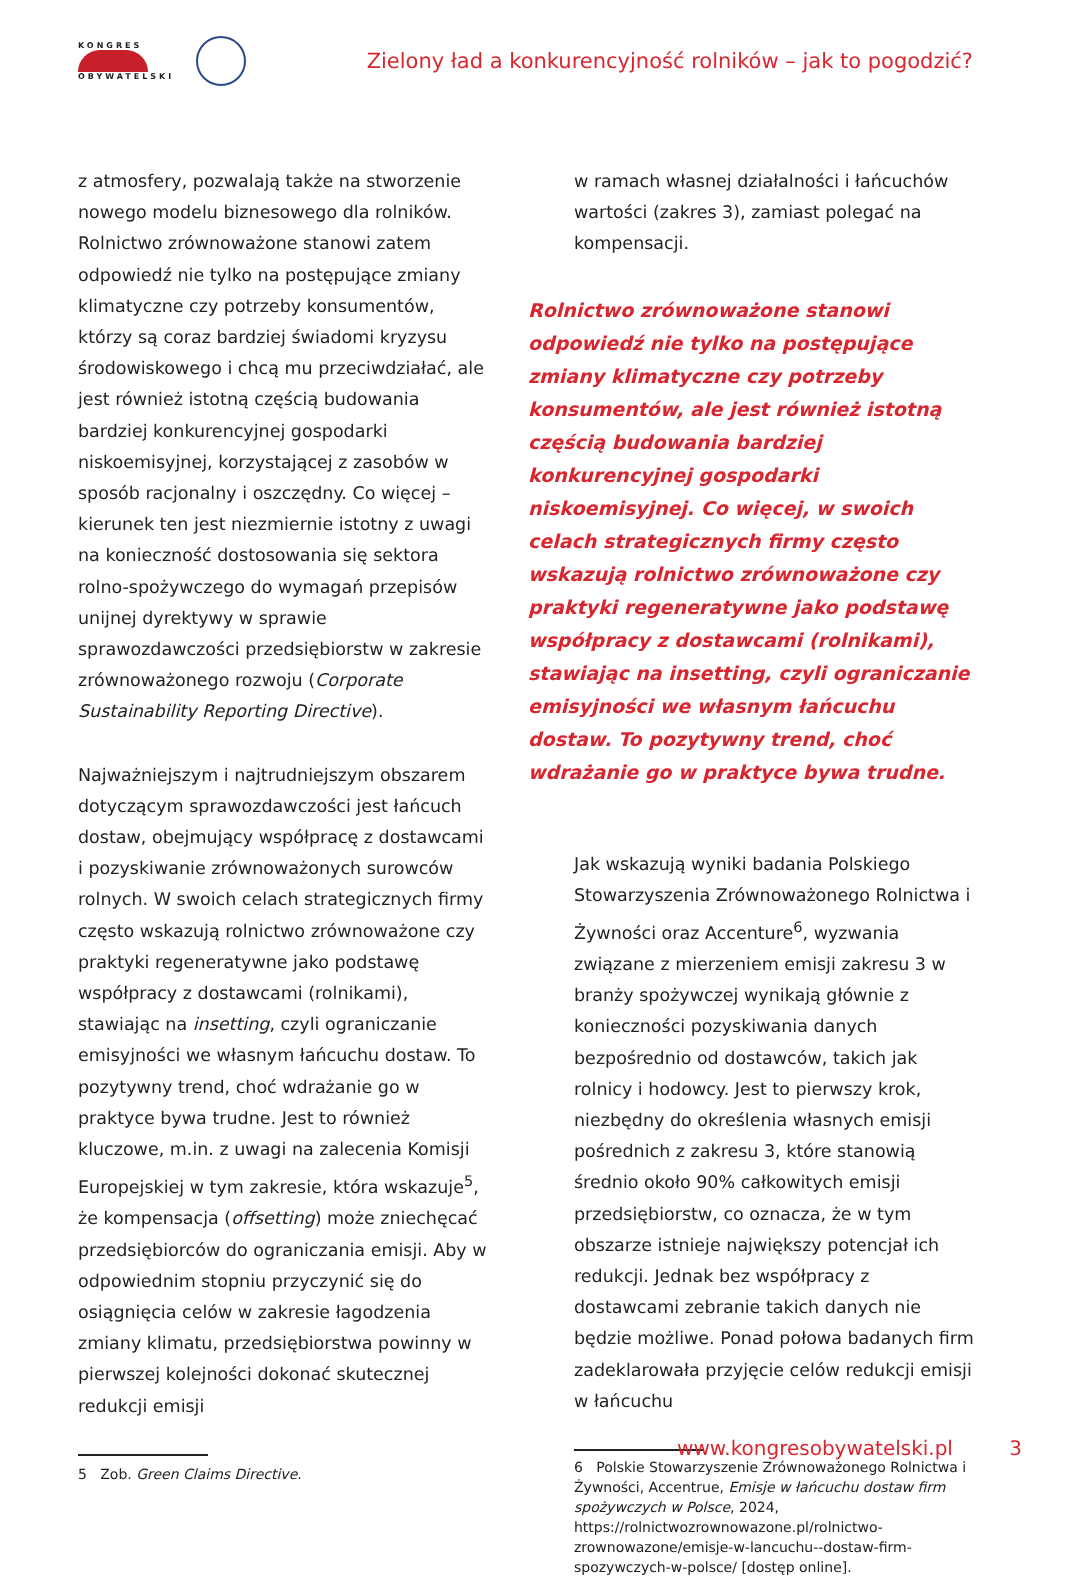KONGRES
OBYWATELSKI
Zielony ład a konkurencyjność rolników – jak to pogodzić?
z atmosfery, pozwalają także na stworzenie nowego modelu biznesowego dla rolników. Rolnictwo zrównoważone stanowi zatem odpowiedź nie tylko na postępujące zmiany klimatyczne czy potrzeby konsumentów, którzy są coraz bardziej świadomi kryzysu środowiskowego i chcą mu przeciwdziałać, ale jest również istotną częścią budowania bardziej konkurencyjnej gospodarki niskoemisyjnej, korzystającej z zasobów w sposób racjonalny i oszczędny. Co więcej – kierunek ten jest niezmiernie istotny z uwagi na konieczność dostosowania się sektora rolno-spożywczego do wymagań przepisów unijnej dyrektywy w sprawie sprawozdawczości przedsiębiorstw w zakresie zrównoważonego rozwoju (Corporate Sustainability Reporting Directive).
Najważniejszym i najtrudniejszym obszarem dotyczącym sprawozdawczości jest łańcuch dostaw, obejmujący współpracę z dostawcami i pozyskiwanie zrównoważonych surowców rolnych. W swoich celach strategicznych firmy często wskazują rolnictwo zrównoważone czy praktyki regeneratywne jako podstawę współpracy z dostawcami (rolnikami), stawiając na insetting, czyli ograniczanie emisyjności we własnym łańcuchu dostaw. To pozytywny trend, choć wdrażanie go w praktyce bywa trudne. Jest to również kluczowe, m.in. z uwagi na zalecenia Komisji Europejskiej w tym zakresie, która wskazuje<sup>5</sup>, że kompensacja (offsetting) może zniechęcać przedsiębiorców do ograniczania emisji. Aby w odpowiednim stopniu przyczynić się do osiągnięcia celów w zakresie łagodzenia zmiany klimatu, przedsiębiorstwa powinny w pierwszej kolejności dokonać skutecznej redukcji emisji
5 Zob. Green Claims Directive.
w ramach własnej działalności i łańcuchów wartości (zakres 3), zamiast polegać na kompensacji.
Rolnictwo zrównoważone stanowi odpowiedź nie tylko na postępujące zmiany klimatyczne czy potrzeby konsumentów, ale jest również istotną częścią budowania bardziej konkurencyjnej gospodarki niskoemisyjnej. Co więcej, w swoich celach strategicznych firmy często wskazują rolnictwo zrównoważone czy praktyki regeneratywne jako podstawę współpracy z dostawcami (rolnikami), stawiając na insetting, czyli ograniczanie emisyjności we własnym łańcuchu dostaw. To pozytywny trend, choć wdrażanie go w praktyce bywa trudne.
Jak wskazują wyniki badania Polskiego Stowarzyszenia Zrównoważonego Rolnictwa i Żywności oraz Accenture<sup>6</sup>, wyzwania związane z mierzeniem emisji zakresu 3 w branży spożywczej wynikają głównie z konieczności pozyskiwania danych bezpośrednio od dostawców, takich jak rolnicy i hodowcy. Jest to pierwszy krok, niezbędny do określenia własnych emisji pośrednich z zakresu 3, które stanowią średnio około 90% całkowitych emisji przedsiębiorstw, co oznacza, że w tym obszarze istnieje największy potencjał ich redukcji. Jednak bez współpracy z dostawcami zebranie takich danych nie będzie możliwe. Ponad połowa badanych firm zadeklarowała przyjęcie celów redukcji emisji w łańcuchu
6 Polskie Stowarzyszenie Zrównoważonego Rolnictwa i Żywności, Accentrue, Emisje w łańcuchu dostaw firm spożywczych w Polsce, 2024, https://rolnictwozrownowazone.pl/rolnictwo-zrownowazone/emisje-w-lancuchu--dostaw-firm-spozywczych-w-polsce/ [dostęp online].
www.kongresobywatelski.pl 3